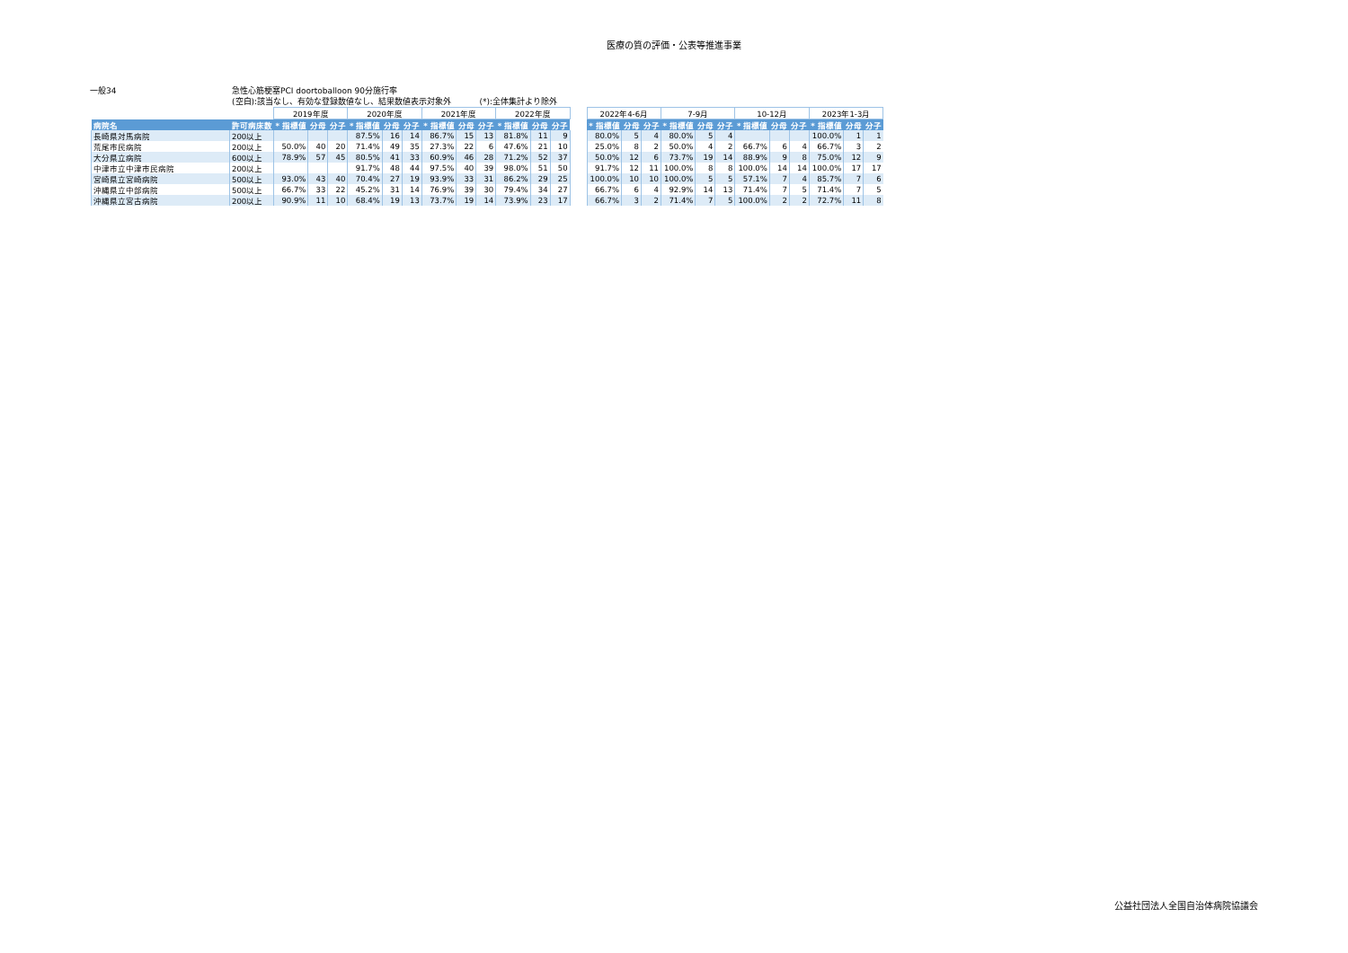医療の質の評価・公表等推進事業
一般34 急性心筋梗塞PCI doortoballoon 90分施行率
(空白):該当なし、有効な登録数値なし、結果数値表示対象外 (*):全体集計より除外
| | | 2019年度 | | | 2020年度 | | | 2021年度 | | | 2022年度 | | | | 2022年4-6月 | | | 7-9月 | | | 10-12月 | | | 2023年1-3月 | | |
| 病院名 | 許可病床数 | * 指標値 | 分母 | 分子 | * 指標値 | 分母 | 分子 | * 指標値 | 分母 | 分子 | * 指標値 | 分母 | 分子 | | * 指標値 | 分母 | 分子 | * 指標値 | 分母 | 分子 | * 指標値 | 分母 | 分子 | * 指標値 | 分母 | 分子 |
| 長崎県対馬病院 | 200以上 | | | | 87.5% | 16 | 14 | 86.7% | 15 | 13 | 81.8% | 11 | 9 | | 80.0% | 5 | 4 | 80.0% | 5 | 4 | | | | 100.0% | 1 | 1 |
| 荒尾市民病院 | 200以上 | 50.0% | 40 | 20 | 71.4% | 49 | 35 | 27.3% | 22 | 6 | 47.6% | 21 | 10 | | 25.0% | 8 | 2 | 50.0% | 4 | 2 | 66.7% | 6 | 4 | 66.7% | 3 | 2 |
| 大分県立病院 | 600以上 | 78.9% | 57 | 45 | 80.5% | 41 | 33 | 60.9% | 46 | 28 | 71.2% | 52 | 37 | | 50.0% | 12 | 6 | 73.7% | 19 | 14 | 88.9% | 9 | 8 | 75.0% | 12 | 9 |
| 中津市立中津市民病院 | 200以上 | | | | 91.7% | 48 | 44 | 97.5% | 40 | 39 | 98.0% | 51 | 50 | | 91.7% | 12 | 11 | 100.0% | 8 | 8 | 100.0% | 14 | 14 | 100.0% | 17 | 17 |
| 宮崎県立宮崎病院 | 500以上 | 93.0% | 43 | 40 | 70.4% | 27 | 19 | 93.9% | 33 | 31 | 86.2% | 29 | 25 | | 100.0% | 10 | 10 | 100.0% | 5 | 5 | 57.1% | 7 | 4 | 85.7% | 7 | 6 |
| 沖縄県立中部病院 | 500以上 | 66.7% | 33 | 22 | 45.2% | 31 | 14 | 76.9% | 39 | 30 | 79.4% | 34 | 27 | | 66.7% | 6 | 4 | 92.9% | 14 | 13 | 71.4% | 7 | 5 | 71.4% | 7 | 5 |
| 沖縄県立宮古病院 | 200以上 | 90.9% | 11 | 10 | 68.4% | 19 | 13 | 73.7% | 19 | 14 | 73.9% | 23 | 17 | | 66.7% | 3 | 2 | 71.4% | 7 | 5 | 100.0% | 2 | 2 | 72.7% | 11 | 8 |
公益社団法人全国自治体病院協議会